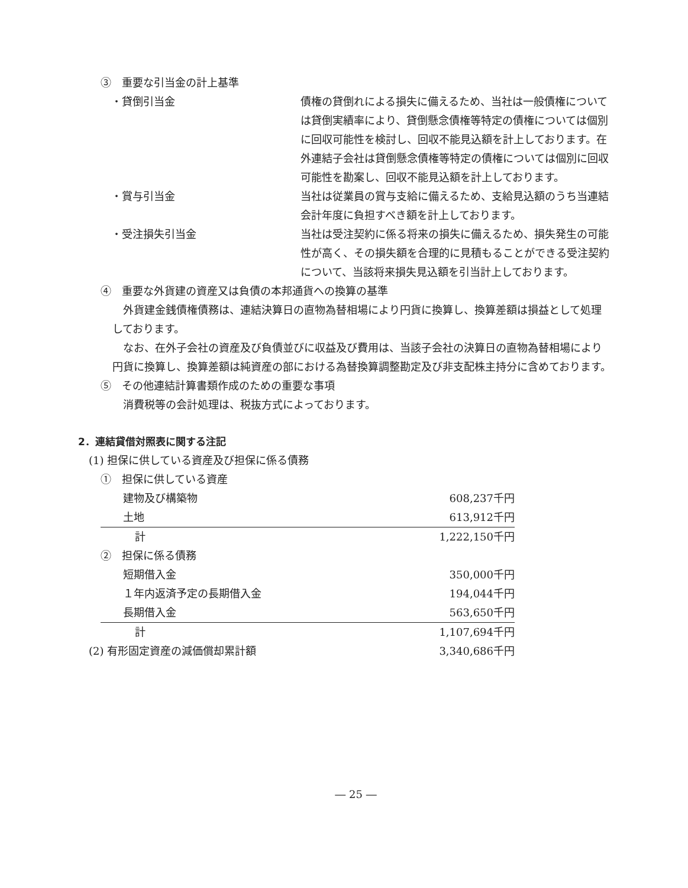③　重要な引当金の計上基準
・貸倒引当金 債権の貸倒れによる損失に備えるため、当社は一般債権については貸倒実績率により、貸倒懸念債権等特定の債権については個別に回収可能性を検討し、回収不能見込額を計上しております。在外連結子会社は貸倒懸念債権等特定の債権については個別に回収可能性を勘案し、回収不能見込額を計上しております。
・賞与引当金 当社は従業員の賞与支給に備えるため、支給見込額のうち当連結会計年度に負担すべき額を計上しております。
・受注損失引当金 当社は受注契約に係る将来の損失に備えるため、損失発生の可能性が高く、その損失額を合理的に見積もることができる受注契約について、当該将来損失見込額を引当計上しております。
④　重要な外貨建の資産又は負債の本邦通貨への換算の基準
外貨建金銭債権債務は、連結決算日の直物為替相場により円貨に換算し、換算差額は損益として処理しております。
なお、在外子会社の資産及び負債並びに収益及び費用は、当該子会社の決算日の直物為替相場により円貨に換算し、換算差額は純資産の部における為替換算調整勘定及び非支配株主持分に含めております。
⑤　その他連結計算書類作成のための重要な事項
消費税等の会計処理は、税抜方式によっております。
2．連結貸借対照表に関する注記
(1) 担保に供している資産及び担保に係る債務
| ① 担保に供している資産 | |
| 建物及び構築物 | 608,237千円 |
| 土地 | 613,912千円 |
| 計 | 1,222,150千円 |
| ② 担保に係る債務 | |
| 短期借入金 | 350,000千円 |
| １年内返済予定の長期借入金 | 194,044千円 |
| 長期借入金 | 563,650千円 |
| 計 | 1,107,694千円 |
| (2) 有形固定資産の減価償却累計額 | 3,340,686千円 |
― 25 ―